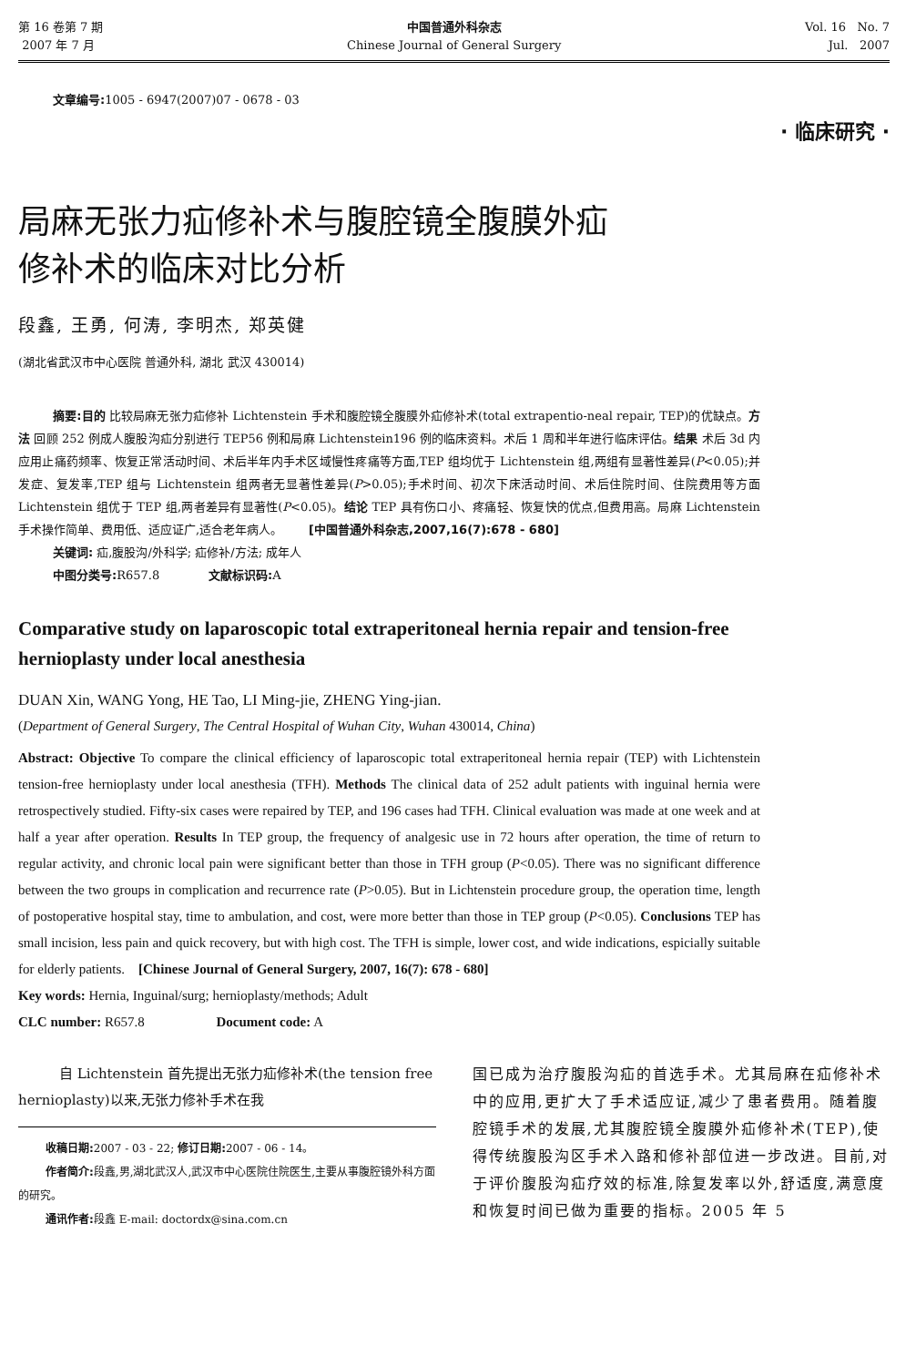第 16 卷第 7 期
2007 年 7 月
中国普通外科杂志
Chinese Journal of General Surgery
Vol. 16 No. 7
Jul. 2007
文章编号: 1005 - 6947(2007)07 - 0678 - 03
· 临床研究 ·
局麻无张力疝修补术与腹腔镜全腹膜外疝
修补术的临床对比分析
段鑫, 王勇, 何涛, 李明杰, 郑英健
(湖北省武汉市中心医院 普通外科, 湖北 武汉 430014)
摘要:目的 比较局麻无张力疝修补 Lichtenstein 手术和腹腔镜全腹膜外疝修补术(total extrapentio-neal repair, TEP)的优缺点。方法 回顾 252 例成人腹股沟疝分别进行 TEP56 例和局麻 Lichtenstein196 例的临床资料。术后 1 周和半年进行临床评估。结果 术后 3d 内应用止痛药频率、恢复正常活动时间、术后半年内手术区域慢性疼痛等方面,TEP 组均优于 Lichtenstein 组,两组有显著性差异(P<0.05);并发症、复发率,TEP 组与 Lichtenstein 组两者无显著性差异(P>0.05);手术时间、初次下床活动时间、术后住院时间、住院费用等方面 Lichtenstein 组优于 TEP 组,两者差异有显著性(P<0.05)。结论 TEP 具有伤口小、疼痛轻、恢复快的优点,但费用高。局麻 Lichtenstein 手术操作简单、费用低、适应证广,适合老年病人。 [中国普通外科杂志,2007,16(7):678 - 680]
关键词: 疝,腹股沟/外科学; 疝修补/方法; 成年人
中图分类号: R657.8 文献标识码: A
Comparative study on laparoscopic total extraperitoneal hernia repair and tension-free hernioplasty under local anesthesia
DUAN Xin, WANG Yong, HE Tao, LI Ming-jie, ZHENG Ying-jian.
(Department of General Surgery, The Central Hospital of Wuhan City, Wuhan 430014, China)
Abstract: Objective To compare the clinical efficiency of laparoscopic total extraperitoneal hernia repair (TEP) with Lichtenstein tension-free hernioplasty under local anesthesia (TFH). Methods The clinical data of 252 adult patients with inguinal hernia were retrospectively studied. Fifty-six cases were repaired by TEP, and 196 cases had TFH. Clinical evaluation was made at one week and at half a year after operation. Results In TEP group, the frequency of analgesic use in 72 hours after operation, the time of return to regular activity, and chronic local pain were significant better than those in TFH group (P<0.05). There was no significant difference between the two groups in complication and recurrence rate (P>0.05). But in Lichtenstein procedure group, the operation time, length of postoperative hospital stay, time to ambulation, and cost, were more better than those in TEP group (P<0.05). Conclusions TEP has small incision, less pain and quick recovery, but with high cost. The TFH is simple, lower cost, and wide indications, espicially suitable for elderly patients. [Chinese Journal of General Surgery, 2007, 16(7): 678 - 680]
Key words: Hernia, Inguinal/surg; hernioplasty/methods; Adult
CLC number: R657.8 Document code: A
自 Lichtenstein 首先提出无张力疝修补术(the tension free hernioplasty)以来,无张力修补手术在我
收稿日期: 2007 - 03 - 22; 修订日期: 2007 - 06 - 14。
作者简介: 段鑫,男,湖北武汉人,武汉市中心医院住院医生,主要从事腹腔镜外科方面的研究。
通讯作者: 段鑫 E-mail: doctordx@sina.com.cn
国已成为治疗腹股沟疝的首选手术。尤其局麻在疝修补术中的应用,更扩大了手术适应证,减少了患者费用。随着腹腔镜手术的发展,尤其腹腔镜全腹膜外疝修补术(TEP),使得传统腹股沟区手术入路和修补部位进一步改进。目前,对于评价腹股沟疝疗效的标准,除复发率以外,舒适度,满意度和恢复时间已做为重要的指标。2005 年 5